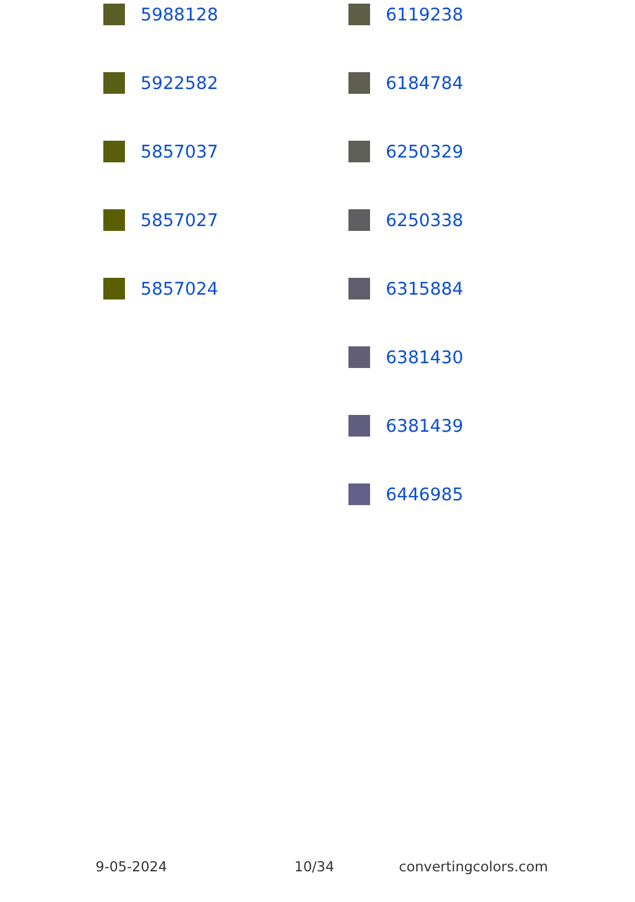5988128
5922582
5857037
5857027
5857024
6119238
6184784
6250329
6250338
6315884
6381430
6381439
6446985
9-05-2024 10/34 convertingcolors.com